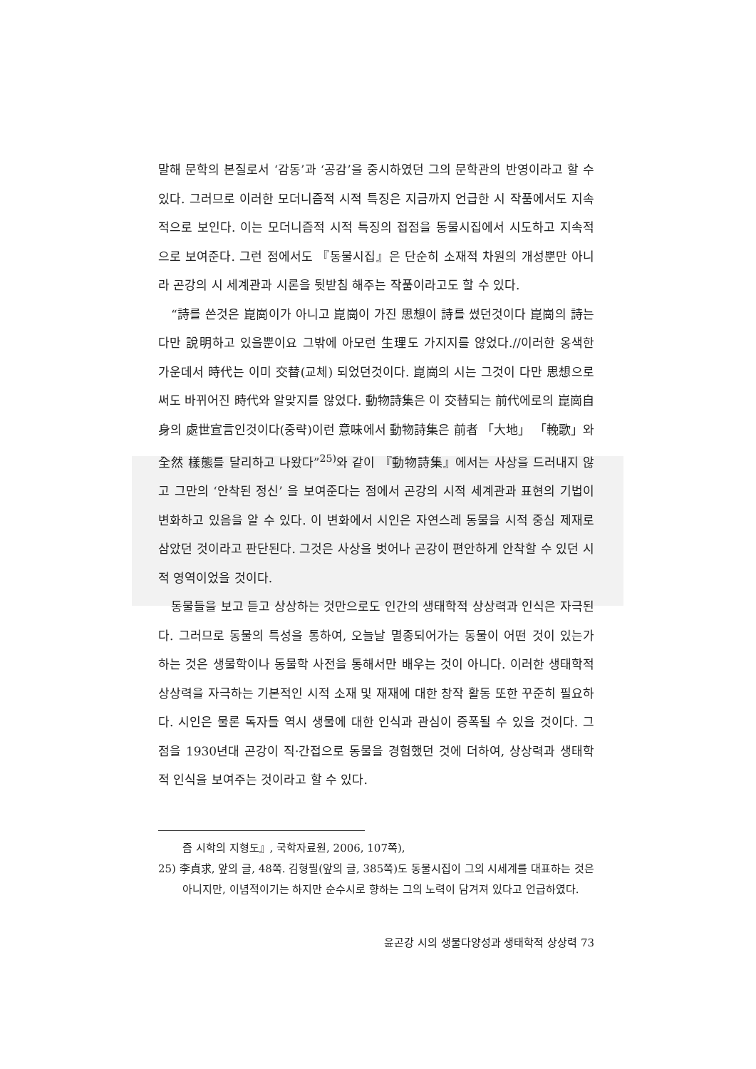말해 문학의 본질로서 ‘감동’과 ‘공감’을 중시하였던 그의 문학관의 반영이라고 할 수 있다. 그러므로 이러한 모더니즘적 시적 특징은 지금까지 언급한 시 작품에서도 지속적으로 보인다. 이는 모더니즘적 시적 특징의 접점을 동물시집에서 시도하고 지속적으로 보여준다. 그런 점에서도 『동물시집』은 단순히 소재적 차원의 개성뿐만 아니라 곤강의 시 세계관과 시론을 뒷받침 해주는 작품이라고도 할 수 있다.
“詩를 쓴것은 崑崗이가 아니고 崑崗이 가진 思想이 詩를 썼던것이다 崑崗의 詩는 다만 說明하고 있을뿐이요 그밖에 아모런 生理도 가지지를 않었다.//이러한 옹색한 가운데서 時代는 이미 交替(교체) 되었던것이다. 崑崗의 시는 그것이 다만 思想으로써도 바뀌어진 時代와 알맞지를 않었다. 動物詩集은 이 交替되는 前代에로의 崑崗自身의 處世宣言인것이다(중략)이런 意味에서 動物詩集은 前者 「大地」 「輓歌」와 全然 樣態를 달리하고 나왔다”<sup>25)</sup>와 같이 『動物詩集』에서는 사상을 드러내지 않고 그만의 ‘안착된 정신’ 을 보여준다는 점에서 곤강의 시적 세계관과 표현의 기법이 변화하고 있음을 알 수 있다. 이 변화에서 시인은 자연스레 동물을 시적 중심 제재로 삼았던 것이라고 판단된다. 그것은 사상을 벗어나 곤강이 편안하게 안착할 수 있던 시적 영역이었을 것이다.
동물들을 보고 듣고 상상하는 것만으로도 인간의 생태학적 상상력과 인식은 자극된다. 그러므로 동물의 특성을 통하여, 오늘날 멸종되어가는 동물이 어떤 것이 있는가 하는 것은 생물학이나 동물학 사전을 통해서만 배우는 것이 아니다. 이러한 생태학적 상상력을 자극하는 기본적인 시적 소재 및 재재에 대한 창작 활동 또한 꾸준히 필요하다. 시인은 물론 독자들 역시 생물에 대한 인식과 관심이 증폭될 수 있을 것이다. 그 점을 1930년대 곤강이 직·간접으로 동물을 경험했던 것에 더하여, 상상력과 생태학적 인식을 보여주는 것이라고 할 수 있다.
즘 시학의 지형도』, 국학자료원, 2006, 107쪽),
25) 李貞求, 앞의 글, 48쪽. 김형필(앞의 글, 385쪽)도 동물시집이 그의 시세계를 대표하는 것은 아니지만, 이념적이기는 하지만 순수시로 향하는 그의 노력이 담겨져 있다고 언급하였다.
윤곤강 시의 생물다양성과 생태학적 상상력 73